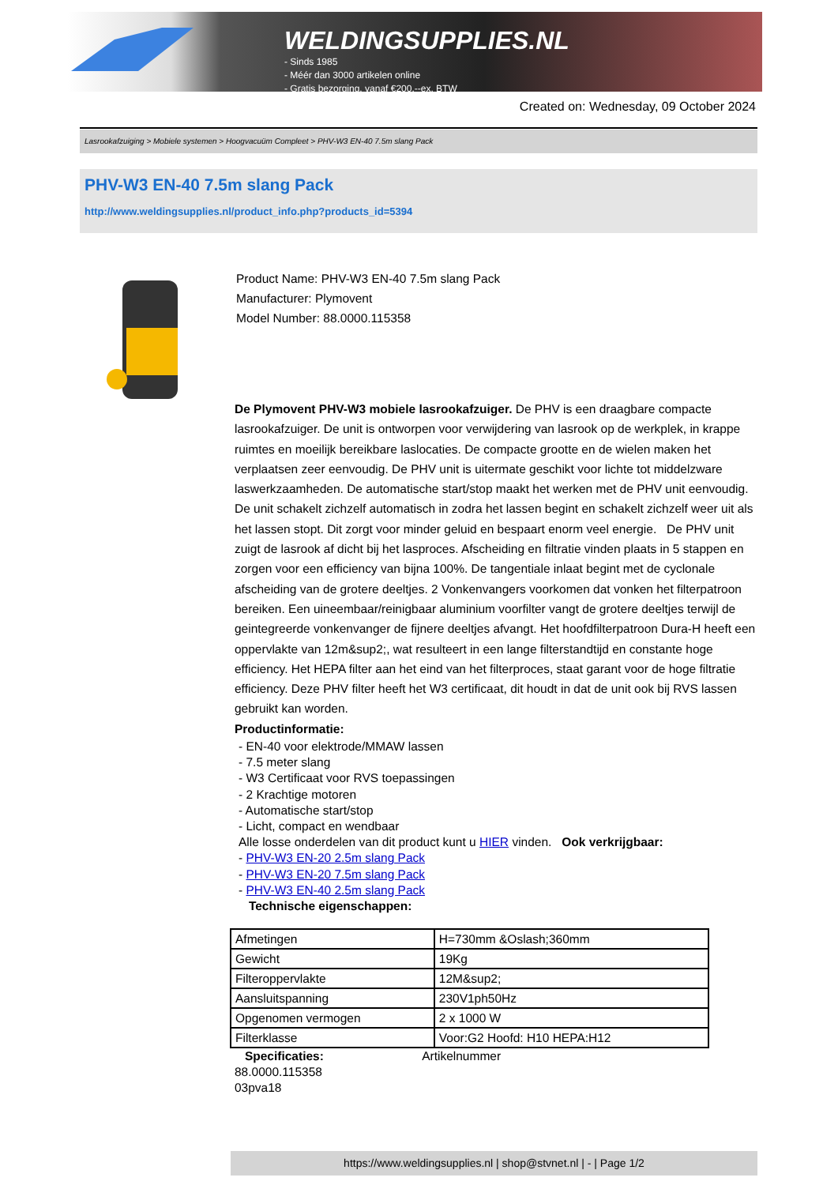WELDINGSUPPLIES.NL
- Sinds 1985
- Méér dan 3000 artikelen online
- Gratis bezorging, vanaf €200,--ex. BTW
Created on: Wednesday, 09 October 2024
Lasrookafzuiging > Mobiele systemen > Hoogvacuüm Compleet > PHV-W3 EN-40 7.5m slang Pack
PHV-W3 EN-40 7.5m slang Pack
http://www.weldingsupplies.nl/product_info.php?products_id=5394
Product Name: PHV-W3 EN-40 7.5m slang Pack
Manufacturer: Plymovent
Model Number: 88.0000.115358
De Plymovent PHV-W3 mobiele lasrookafzuiger. De PHV is een draagbare compacte lasrookafzuiger. De unit is ontworpen voor verwijdering van lasrook op de werkplek, in krappe ruimtes en moeilijk bereikbare laslocaties. De compacte grootte en de wielen maken het verplaatsen zeer eenvoudig. De PHV unit is uitermate geschikt voor lichte tot middelzware laswerkzaamheden. De automatische start/stop maakt het werken met de PHV unit eenvoudig. De unit schakelt zichzelf automatisch in zodra het lassen begint en schakelt zichzelf weer uit als het lassen stopt. Dit zorgt voor minder geluid en bespaart enorm veel energie. De PHV unit zuigt de lasrook af dicht bij het lasproces. Afscheiding en filtratie vinden plaats in 5 stappen en zorgen voor een efficiency van bijna 100%. De tangentiale inlaat begint met de cyclonale afscheiding van de grotere deeltjes. 2 Vonkenvangers voorkomen dat vonken het filterpatroon bereiken. Een uineembaar/reinigbaar aluminium voorfilter vangt de grotere deeltjes terwijl de geintegreerde vonkenvanger de fijnere deeltjes afvangt. Het hoofdfilterpatroon Dura-H heeft een oppervlakte van 12m&sup2;, wat resulteert in een lange filterstandtijd en constante hoge efficiency. Het HEPA filter aan het eind van het filterproces, staat garant voor de hoge filtratie efficiency. Deze PHV filter heeft het W3 certificaat, dit houdt in dat de unit ook bij RVS lassen gebruikt kan worden.
Productinformatie:
- EN-40 voor elektrode/MMAW lassen
- 7.5 meter slang
- W3 Certificaat voor RVS toepassingen
- 2 Krachtige motoren
- Automatische start/stop
- Licht, compact en wendbaar
Alle losse onderdelen van dit product kunt u HIER vinden. Ook verkrijgbaar:
- PHV-W3 EN-20 2.5m slang Pack
- PHV-W3 EN-20 7.5m slang Pack
- PHV-W3 EN-40 2.5m slang Pack
Technische eigenschappen:
| Afmetingen | H=730mm &Oslash;360mm |
| Gewicht | 19Kg |
| Filteroppervlakte | 12M&sup2; |
| Aansluitspanning | 230V1ph50Hz |
| Opgenomen vermogen | 2 x 1000 W |
| Filterklasse | Voor:G2 Hoofd: H10 HEPA:H12 |
Specificaties: Artikelnummer
88.0000.115358
03pva18
https://www.weldingsupplies.nl | shop@stvnet.nl | - | Page 1/2